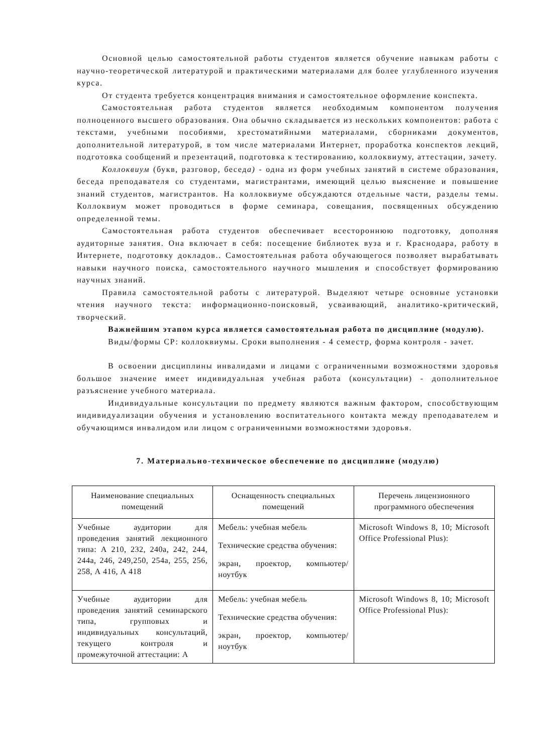Основной целью самостоятельной работы студентов является обучение навыкам работы с научно-теоретической литературой и практическими материалами для более углубленного изучения курса.
От студента требуется концентрация внимания и самостоятельное оформление конспекта.
Самостоятельная работа студентов является необходимым компонентом получения полноценного высшего образования. Она обычно складывается из нескольких компонентов: работа с текстами, учебными пособиями, хрестоматийными материалами, сборниками документов, дополнительной литературой, в том числе материалами Интернет, проработка конспектов лекций, подготовка сообщений и презентаций, подготовка к тестированию, коллоквиуму, аттестации, зачету.
Коллоквиум (букв, разговор, беседа) - одна из форм учебных занятий в системе образования, беседа преподавателя со студентами, магистрантами, имеющий целью выяснение и повышение знаний студентов, магистрантов. На коллоквиуме обсуждаются отдельные части, разделы темы. Коллоквиум может проводиться в форме семинара, совещания, посвященных обсуждению определенной темы.
Самостоятельная работа студентов обеспечивает всестороннюю подготовку, дополняя аудиторные занятия. Она включает в себя: посещение библиотек вуза и г. Краснодара, работу в Интернете, подготовку докладов.. Самостоятельная работа обучающегося позволяет вырабатывать навыки научного поиска, самостоятельного научного мышления и способствует формированию научных знаний.
Правила самостоятельной работы с литературой. Выделяют четыре основные установки чтения научного текста: информационно-поисковый, усваивающий, аналитико-критический, творческий.
Важнейшим этапом курса является самостоятельная работа по дисциплине (модулю).
Виды/формы СР: коллоквиумы. Сроки выполнения - 4 семестр, форма контроля - зачет.
В освоении дисциплины инвалидами и лицами с ограниченными возможностями здоровья большое значение имеет индивидуальная учебная работа (консультации) - дополнительное разъяснение учебного материала.
Индивидуальные консультации по предмету являются важным фактором, способствующим индивидуализации обучения и установлению воспитательного контакта между преподавателем и обучающимся инвалидом или лицом с ограниченными возможностями здоровья.
7. Материально-техническое обеспечение по дисциплине (модулю)
| Наименование специальных помещений | Оснащенность специальных помещений | Перечень лицензионного программного обеспечения |
| --- | --- | --- |
| Учебные аудитории для проведения занятий лекционного типа: А 210, 232, 240а, 242, 244, 244а, 246, 249,250, 254а, 255, 256, 258, А 416, А 418 | Мебель: учебная мебель Технические средства обучения: экран, проектор, компьютер/ноутбук | Microsoft Windows 8, 10; Microsoft Office Professional Plus): |
| Учебные аудитории для проведения занятий семинарского типа, групповых и индивидуальных консультаций, текущего контроля и промежуточной аттестации: А | Мебель: учебная мебель Технические средства обучения: экран, проектор, компьютер/ноутбук | Microsoft Windows 8, 10; Microsoft Office Professional Plus): |